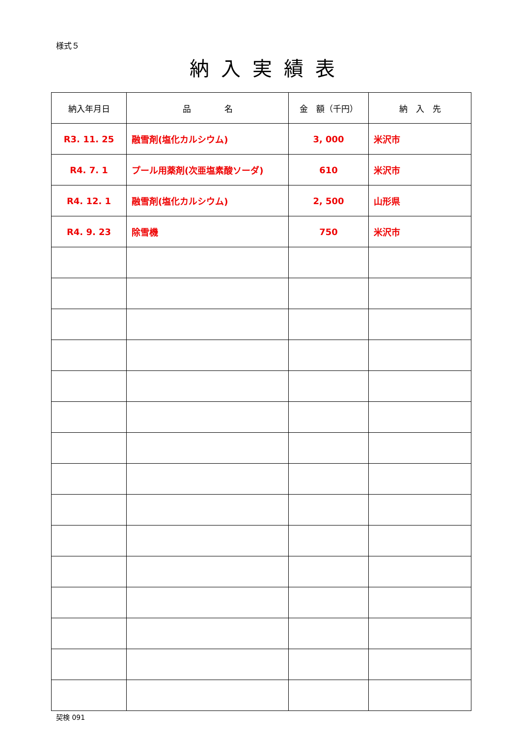様式５
納入実績表
| 納入年月日 | 品 名 | 金 額（千円） | 納 入 先 |
| --- | --- | --- | --- |
| R3. 11. 25 | 融雪剤(塩化カルシウム) | 3, 000 | 米沢市 |
| R4. 7. 1 | プール用薬剤(次亜塩素酸ソーダ) | 610 | 米沢市 |
| R4. 12. 1 | 融雪剤(塩化カルシウム) | 2, 500 | 山形県 |
| R4. 9. 23 | 除雪機 | 750 | 米沢市 |
契検 091